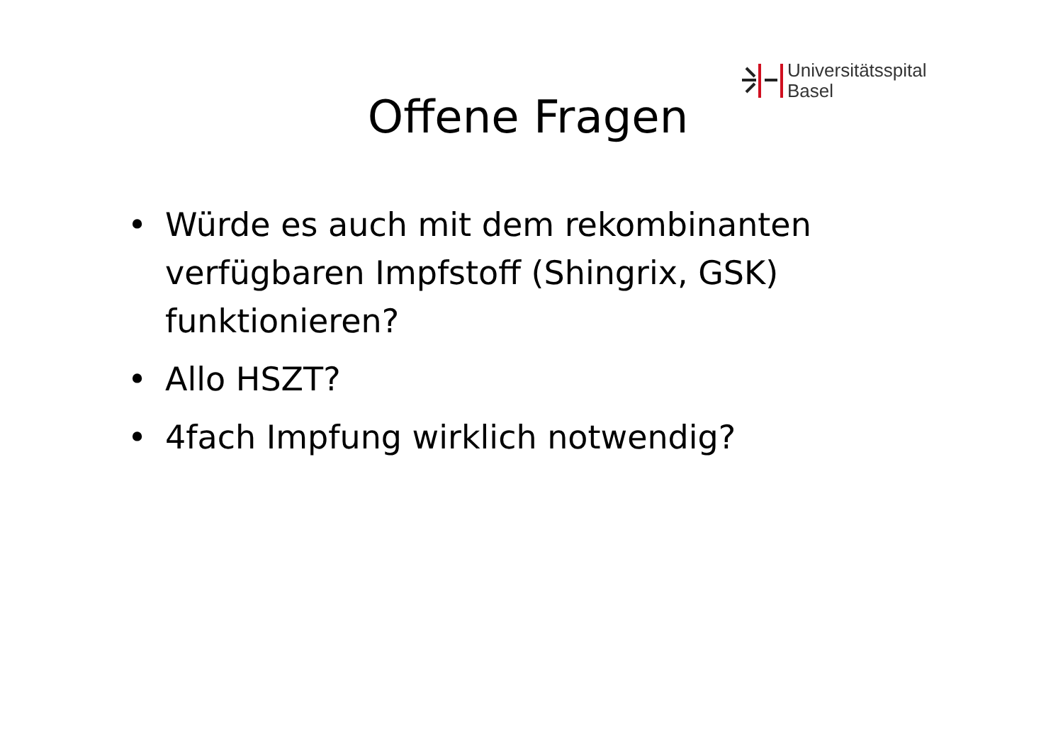Universitätsspital
Basel
Offene Fragen
• Würde es auch mit dem rekombinanten verfügbaren Impfstoff (Shingrix, GSK) funktionieren?
• Allo HSZT?
• 4fach Impfung wirklich notwendig?